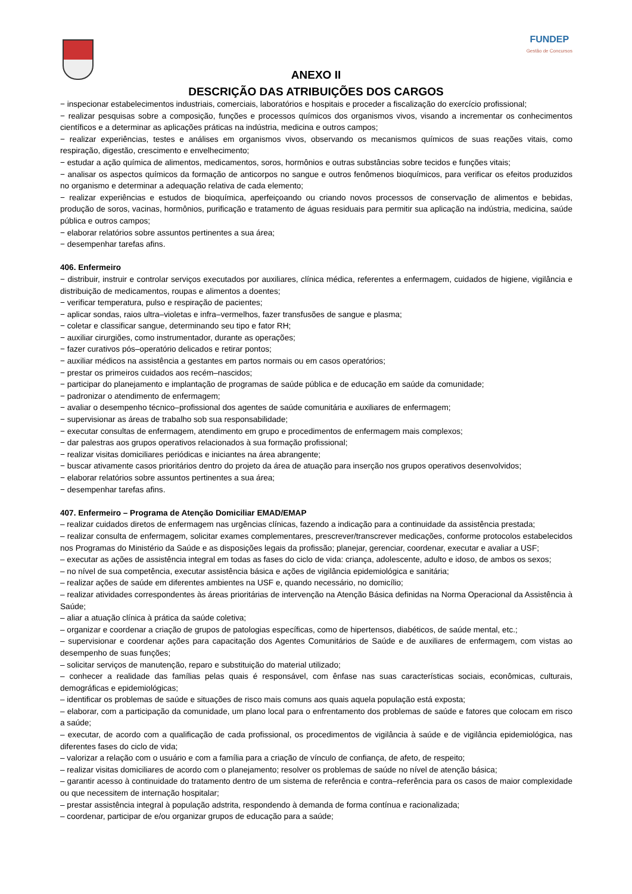FUNDEP
Gestão de Concursos
ANEXO II
DESCRIÇÃO DAS ATRIBUIÇÕES DOS CARGOS
− inspecionar estabelecimentos industriais, comerciais, laboratórios e hospitais e proceder a fiscalização do exercício profissional;
− realizar pesquisas sobre a composição, funções e processos químicos dos organismos vivos, visando a incrementar os conhecimentos científicos e a determinar as aplicações práticas na indústria, medicina e outros campos;
− realizar experiências, testes e análises em organismos vivos, observando os mecanismos químicos de suas reações vitais, como respiração, digestão, crescimento e envelhecimento;
− estudar a ação química de alimentos, medicamentos, soros, hormônios e outras substâncias sobre tecidos e funções vitais;
− analisar os aspectos químicos da formação de anticorpos no sangue e outros fenômenos bioquímicos, para verificar os efeitos produzidos no organismo e determinar a adequação relativa de cada elemento;
− realizar experiências e estudos de bioquímica, aperfeiçoando ou criando novos processos de conservação de alimentos e bebidas, produção de soros, vacinas, hormônios, purificação e tratamento de águas residuais para permitir sua aplicação na indústria, medicina, saúde pública e outros campos;
− elaborar relatórios sobre assuntos pertinentes a sua área;
− desempenhar tarefas afins.
406. Enfermeiro
− distribuir, instruir e controlar serviços executados por auxiliares, clínica médica, referentes a enfermagem, cuidados de higiene, vigilância e distribuição de medicamentos, roupas e alimentos a doentes;
− verificar temperatura, pulso e respiração de pacientes;
− aplicar sondas, raios ultra–violetas e infra–vermelhos, fazer transfusões de sangue e plasma;
− coletar e classificar sangue, determinando seu tipo e fator RH;
− auxiliar cirurgiões, como instrumentador, durante as operações;
− fazer curativos pós–operatório delicados e retirar pontos;
− auxiliar médicos na assistência a gestantes em partos normais ou em casos operatórios;
− prestar os primeiros cuidados aos recém–nascidos;
− participar do planejamento e implantação de programas de saúde pública e de educação em saúde da comunidade;
− padronizar o atendimento de enfermagem;
− avaliar o desempenho técnico–profissional dos agentes de saúde comunitária e auxiliares de enfermagem;
− supervisionar as áreas de trabalho sob sua responsabilidade;
− executar consultas de enfermagem, atendimento em grupo e procedimentos de enfermagem mais complexos;
− dar palestras aos grupos operativos relacionados à sua formação profissional;
− realizar visitas domiciliares periódicas e iniciantes na área abrangente;
− buscar ativamente casos prioritários dentro do projeto da área de atuação para inserção nos grupos operativos desenvolvidos;
− elaborar relatórios sobre assuntos pertinentes a sua área;
− desempenhar tarefas afins.
407. Enfermeiro – Programa de Atenção Domiciliar EMAD/EMAP
– realizar cuidados diretos de enfermagem nas urgências clínicas, fazendo a indicação para a continuidade da assistência prestada;
– realizar consulta de enfermagem, solicitar exames complementares, prescrever/transcrever medicações, conforme protocolos estabelecidos nos Programas do Ministério da Saúde e as disposições legais da profissão; planejar, gerenciar, coordenar, executar e avaliar a USF;
– executar as ações de assistência integral em todas as fases do ciclo de vida: criança, adolescente, adulto e idoso, de ambos os sexos;
– no nível de sua competência, executar assistência básica e ações de vigilância epidemiológica e sanitária;
– realizar ações de saúde em diferentes ambientes na USF e, quando necessário, no domicílio;
– realizar atividades correspondentes às áreas prioritárias de intervenção na Atenção Básica definidas na Norma Operacional da Assistência à Saúde;
– aliar a atuação clínica à prática da saúde coletiva;
– organizar e coordenar a criação de grupos de patologias específicas, como de hipertensos, diabéticos, de saúde mental, etc.;
– supervisionar e coordenar ações para capacitação dos Agentes Comunitários de Saúde e de auxiliares de enfermagem, com vistas ao desempenho de suas funções;
– solicitar serviços de manutenção, reparo e substituição do material utilizado;
– conhecer a realidade das famílias pelas quais é responsável, com ênfase nas suas características sociais, econômicas, culturais, demográficas e epidemiológicas;
– identificar os problemas de saúde e situações de risco mais comuns aos quais aquela população está exposta;
– elaborar, com a participação da comunidade, um plano local para o enfrentamento dos problemas de saúde e fatores que colocam em risco a saúde;
– executar, de acordo com a qualificação de cada profissional, os procedimentos de vigilância à saúde e de vigilância epidemiológica, nas diferentes fases do ciclo de vida;
– valorizar a relação com o usuário e com a família para a criação de vínculo de confiança, de afeto, de respeito;
– realizar visitas domiciliares de acordo com o planejamento; resolver os problemas de saúde no nível de atenção básica;
– garantir acesso à continuidade do tratamento dentro de um sistema de referência e contra–referência para os casos de maior complexidade ou que necessitem de internação hospitalar;
– prestar assistência integral à população adstrita, respondendo à demanda de forma contínua e racionalizada;
– coordenar, participar de e/ou organizar grupos de educação para a saúde;